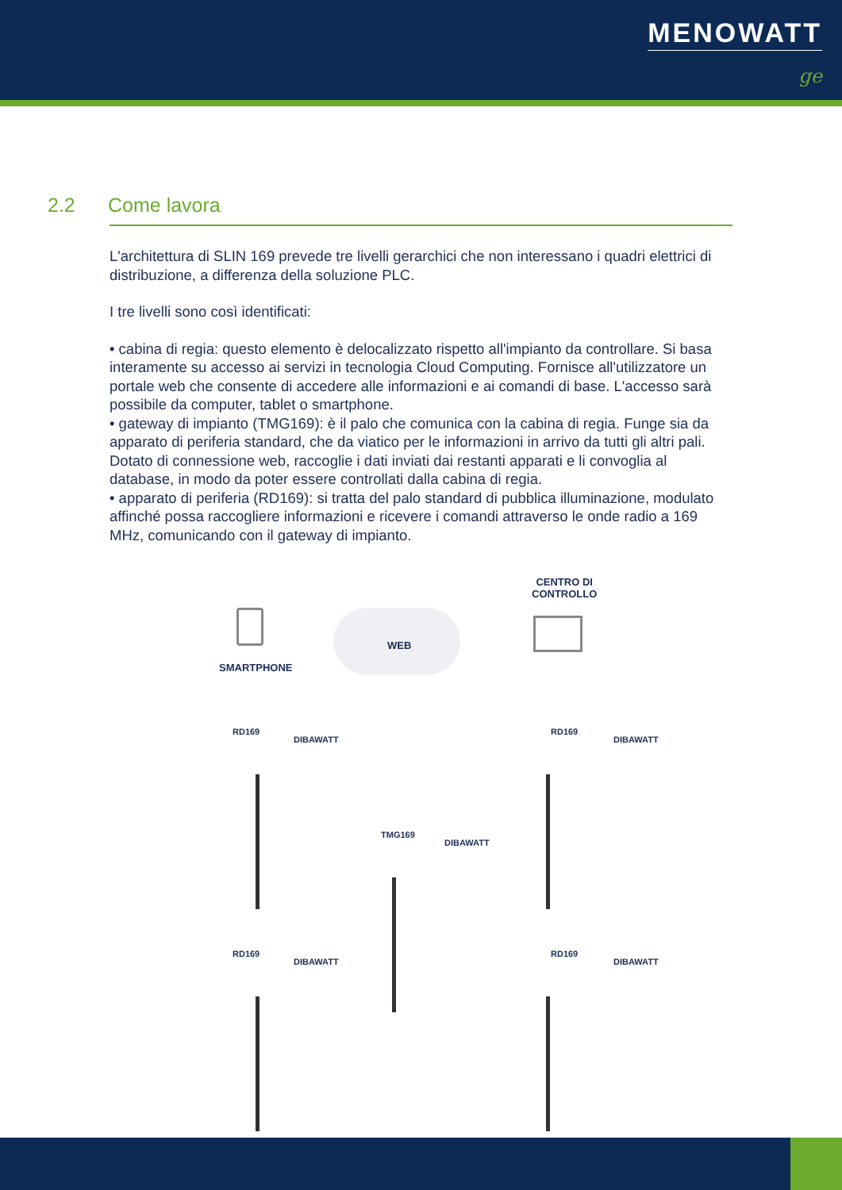MENOWATT
ge
2.2 Come lavora
L'architettura di SLIN 169 prevede tre livelli gerarchici che non interessano i quadri elettrici di distribuzione, a differenza della soluzione PLC.
I tre livelli sono così identificati:
• cabina di regia: questo elemento è delocalizzato rispetto all'impianto da controllare. Si basa interamente su accesso ai servizi in tecnologia Cloud Computing. Fornisce all'utilizzatore un portale web che consente di accedere alle informazioni e ai comandi di base. L'accesso sarà possibile da computer, tablet o smartphone.
• gateway di impianto (TMG169): è il palo che comunica con la cabina di regia. Funge sia da apparato di periferia standard, che da viatico per le informazioni in arrivo da tutti gli altri pali. Dotato di connessione web, raccoglie i dati inviati dai restanti apparati e li convoglia al database, in modo da poter essere controllati dalla cabina di regia.
• apparato di periferia (RD169): si tratta del palo standard di pubblica illuminazione, modulato affinché possa raccogliere informazioni e ricevere i comandi attraverso le onde radio a 169 MHz, comunicando con il gateway di impianto.
CENTRO DI
CONTROLLO
WEB
SMARTPHONE
RD169
DIBAWATT
RD169
DIBAWATT
TMG169
DIBAWATT
RD169
DIBAWATT
RD169
DIBAWATT